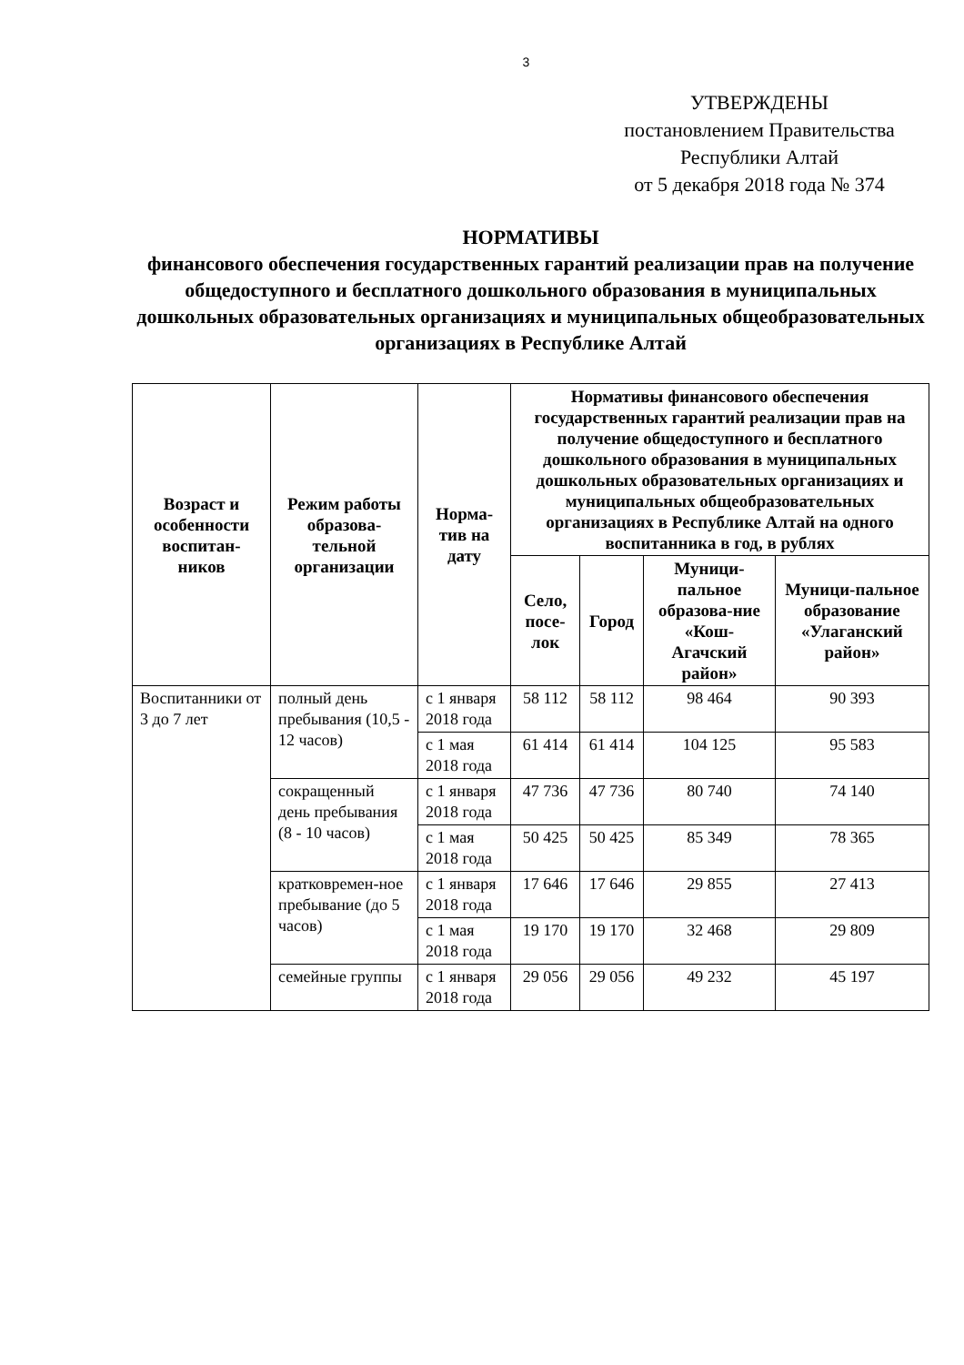3
УТВЕРЖДЕНЫ
постановлением Правительства
Республики Алтай
от 5 декабря 2018 года № 374
НОРМАТИВЫ
финансового обеспечения государственных гарантий реализации прав на получение общедоступного и бесплатного дошкольного образования в муниципальных дошкольных образовательных организациях и муниципальных общеобразовательных организациях в Республике Алтай
| Возраст и особенности воспитан-ников | Режим работы образова-тельной организации | Норма-тив на дату | Нормативы финансового обеспечения государственных гарантий реализации прав на получение общедоступного и бесплатного дошкольного образования в муниципальных дошкольных образовательных организациях и муниципальных общеобразовательных организациях в Республике Алтай на одного воспитанника в год, в рублях | | | |
| --- | --- | --- | --- | --- | --- | --- |
| | | | Село, посе-лок | Город | Муници-пальное образова-ние «Кош-Агачский район» | Муници-пальное образование «Улаганский район» |
| Воспитанники от 3 до 7 лет | полный день пребывания (10,5 - 12 часов) | с 1 января 2018 года | 58 112 | 58 112 | 98 464 | 90 393 |
| | | с 1 мая 2018 года | 61 414 | 61 414 | 104 125 | 95 583 |
| | сокращенный день пребывания (8 - 10 часов) | с 1 января 2018 года | 47 736 | 47 736 | 80 740 | 74 140 |
| | | с 1 мая 2018 года | 50 425 | 50 425 | 85 349 | 78 365 |
| | кратковремен-ное пребывание (до 5 часов) | с 1 января 2018 года | 17 646 | 17 646 | 29 855 | 27 413 |
| | | с 1 мая 2018 года | 19 170 | 19 170 | 32 468 | 29 809 |
| | семейные группы | с 1 января 2018 года | 29 056 | 29 056 | 49 232 | 45 197 |